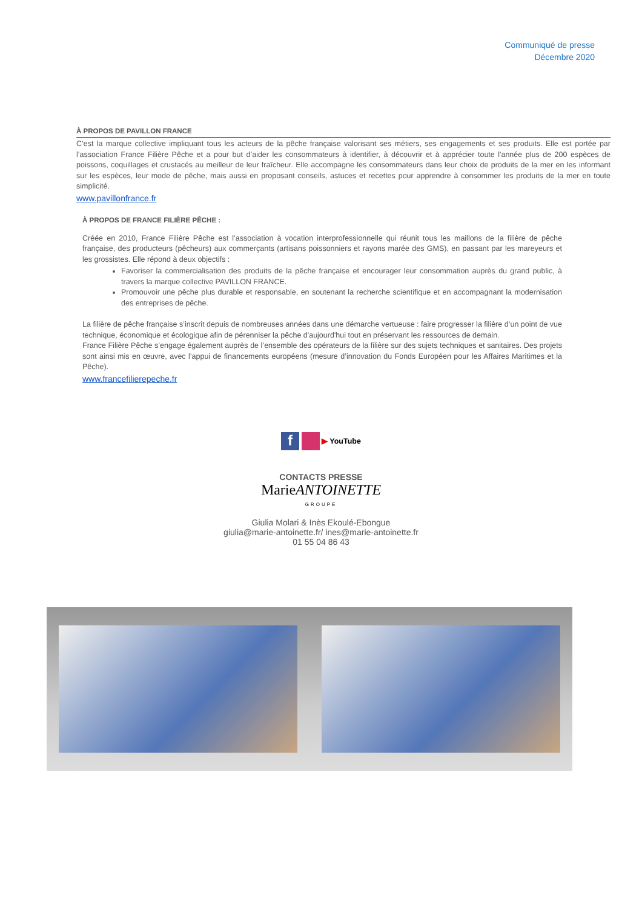Communiqué de presse
Décembre 2020
À PROPOS DE PAVILLON FRANCE
C’est la marque collective impliquant tous les acteurs de la pêche française valorisant ses métiers, ses engagements et ses produits. Elle est portée par l’association France Filière Pêche et a pour but d’aider les consommateurs à identifier, à découvrir et à apprécier toute l'année plus de 200 espèces de poissons, coquillages et crustacés au meilleur de leur fraîcheur. Elle accompagne les consommateurs dans leur choix de produits de la mer en les informant sur les espèces, leur mode de pêche, mais aussi en proposant conseils, astuces et recettes pour apprendre à consommer les produits de la mer en toute simplicité.
www.pavillonfrance.fr
À PROPOS DE FRANCE FILIÈRE PÊCHE :
Créée en 2010, France Filière Pêche est l’association à vocation interprofessionnelle qui réunit tous les maillons de la filière de pêche française, des producteurs (pêcheurs) aux commerçants (artisans poissonniers et rayons marée des GMS), en passant par les mareyeurs et les grossistes. Elle répond à deux objectifs :
Favoriser la commercialisation des produits de la pêche française et encourager leur consommation auprès du grand public, à travers la marque collective PAVILLON FRANCE.
Promouvoir une pêche plus durable et responsable, en soutenant la recherche scientifique et en accompagnant la modernisation des entreprises de pêche.
La filière de pêche française s’inscrit depuis de nombreuses années dans une démarche vertueuse : faire progresser la filière d’un point de vue technique, économique et écologique afin de pérenniser la pêche d'aujourd'hui tout en préservant les ressources de demain.
France Filière Pêche s’engage également auprès de l’ensemble des opérateurs de la filière sur des sujets techniques et sanitaires. Des projets sont ainsi mis en œuvre, avec l’appui de financements européens (mesure d’innovation du Fonds Européen pour les Affaires Maritimes et la Pêche).
www.francefilierepeche.fr
f ▶ YouTube
CONTACTS PRESSE
MarieANTOINETTE
GROUPE
Giulia Molari & Inès Ekoulé-Ebongue
giulia@marie-antoinette.fr/ ines@marie-antoinette.fr
01 55 04 86 43